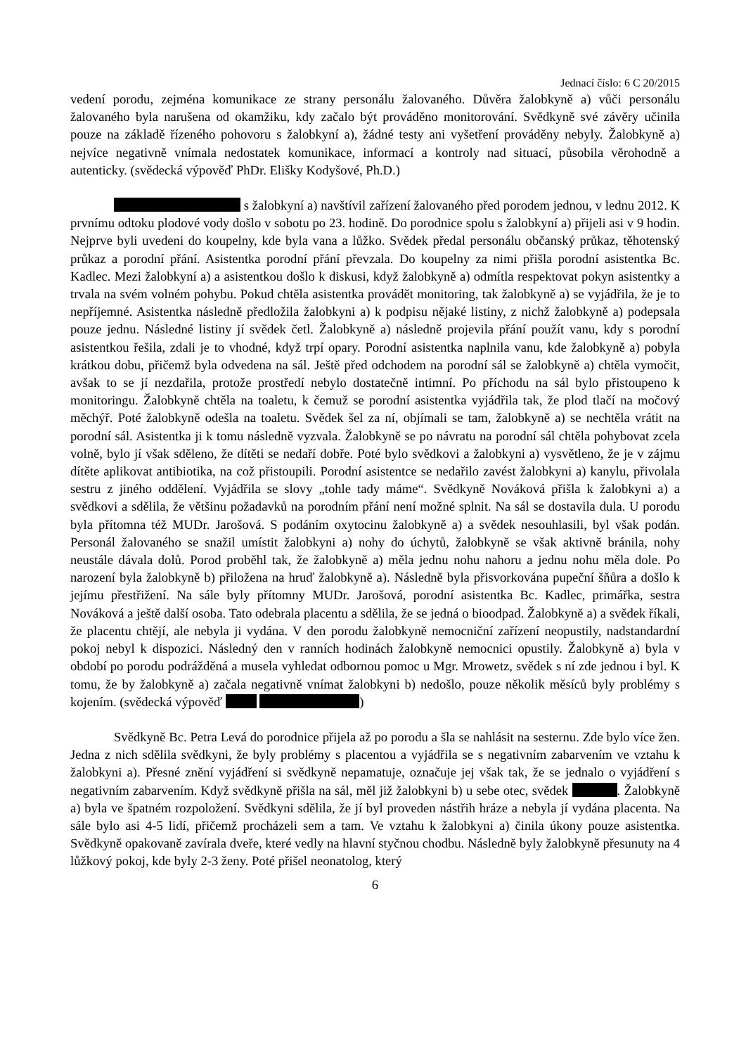Jednací číslo: 6 C 20/2015
vedení porodu, zejména komunikace ze strany personálu žalovaného. Důvěra žalobkyně a) vůči personálu žalovaného byla narušena od okamžiku, kdy začalo být prováděno monitorování. Svědkyně své závěry učinila pouze na základě řízeného pohovoru s žalobkyní a), žádné testy ani vyšetření prováděny nebyly. Žalobkyně a) nejvíce negativně vnímala nedostatek komunikace, informací a kontroly nad situací, působila věrohodně a autenticky. (svědecká výpověď PhDr. Elišky Kodyšové, Ph.D.)
s žalobkyní a) navštívil zařízení žalovaného před porodem jednou, v lednu 2012. K prvnímu odtoku plodové vody došlo v sobotu po 23. hodině. Do porodnice spolu s žalobkyní a) přijeli asi v 9 hodin. Nejprve byli uvedeni do koupelny, kde byla vana a lůžko. Svědek předal personálu občanský průkaz, těhotenský průkaz a porodní přání. Asistentka porodní přání převzala. Do koupelny za nimi přišla porodní asistentka Bc. Kadlec. Mezi žalobkyní a) a asistentkou došlo k diskusi, když žalobkyně a) odmítla respektovat pokyn asistentky a trvala na svém volném pohybu. Pokud chtěla asistentka provádět monitoring, tak žalobkyně a) se vyjádřila, že je to nepříjemné. Asistentka následně předložila žalobkyni a) k podpisu nějaké listiny, z nichž žalobkyně a) podepsala pouze jednu. Následné listiny jí svědek četl. Žalobkyně a) následně projevila přání použít vanu, kdy s porodní asistentkou řešila, zdali je to vhodné, když trpí opary. Porodní asistentka naplnila vanu, kde žalobkyně a) pobyla krátkou dobu, přičemž byla odvedena na sál. Ještě před odchodem na porodní sál se žalobkyně a) chtěla vymočit, avšak to se jí nezdařila, protože prostředí nebylo dostatečně intimní. Po příchodu na sál bylo přistoupeno k monitoringu. Žalobkyně chtěla na toaletu, k čemuž se porodní asistentka vyjádřila tak, že plod tlačí na močový měchýř. Poté žalobkyně odešla na toaletu. Svědek šel za ní, objímali se tam, žalobkyně a) se nechtěla vrátit na porodní sál. Asistentka ji k tomu následně vyzvala. Žalobkyně se po návratu na porodní sál chtěla pohybovat zcela volně, bylo jí však sděleno, že dítěti se nedaří dobře. Poté bylo svědkovi a žalobkyni a) vysvětleno, že je v zájmu dítěte aplikovat antibiotika, na což přistoupili. Porodní asistentce se nedařilo zavést žalobkyni a) kanylu, přivolala sestru z jiného oddělení. Vyjádřila se slovy „tohle tady máme“. Svědkyně Nováková přišla k žalobkyni a) a svědkovi a sdělila, že většinu požadavků na porodním přání není možné splnit. Na sál se dostavila dula. U porodu byla přítomna též MUDr. Jarošová. S podáním oxytocinu žalobkyně a) a svědek nesouhlasili, byl však podán. Personál žalovaného se snažil umístit žalobkyni a) nohy do úchytů, žalobkyně se však aktivně bránila, nohy neustále dávala dolů. Porod proběhl tak, že žalobkyně a) měla jednu nohu nahoru a jednu nohu měla dole. Po narození byla žalobkyně b) přiložena na hruď žalobkyně a). Následně byla přisvorkována pupeční šňůra a došlo k jejímu přestřižení. Na sále byly přítomny MUDr. Jarošová, porodní asistentka Bc. Kadlec, primářka, sestra Nováková a ještě další osoba. Tato odebrala placentu a sdělila, že se jedná o bioodpad. Žalobkyně a) a svědek říkali, že placentu chtějí, ale nebyla ji vydána. V den porodu žalobkyně nemocniční zařízení neopustily, nadstandardní pokoj nebyl k dispozici. Následný den v ranních hodinách žalobkyně nemocnici opustily. Žalobkyně a) byla v období po porodu podrážděná a musela vyhledat odbornou pomoc u Mgr. Mrowetz, svědek s ní zde jednou i byl. K tomu, že by žalobkyně a) začala negativně vnímat žalobkyni b) nedošlo, pouze několik měsíců byly problémy s kojením. (svědecká výpověď )
Svědkyně Bc. Petra Levá do porodnice přijela až po porodu a šla se nahlásit na sesternu. Zde bylo více žen. Jedna z nich sdělila svědkyni, že byly problémy s placentou a vyjádřila se s negativním zabarvením ve vztahu k žalobkyni a). Přesné znění vyjádření si svědkyně nepamatuje, označuje jej však tak, že se jednalo o vyjádření s negativním zabarvením. Když svědkyně přišla na sál, měl již žalobkyni b) u sebe otec, svědek . Žalobkyně a) byla ve špatném rozpoložení. Svědkyni sdělila, že jí byl proveden nástřih hráze a nebyla jí vydána placenta. Na sále bylo asi 4-5 lidí, přičemž procházeli sem a tam. Ve vztahu k žalobkyni a) činila úkony pouze asistentka. Svědkyně opakovaně zavírala dveře, které vedly na hlavní styčnou chodbu. Následně byly žalobkyně přesunuty na 4 lůžkový pokoj, kde byly 2-3 ženy. Poté přišel neonatolog, který
6